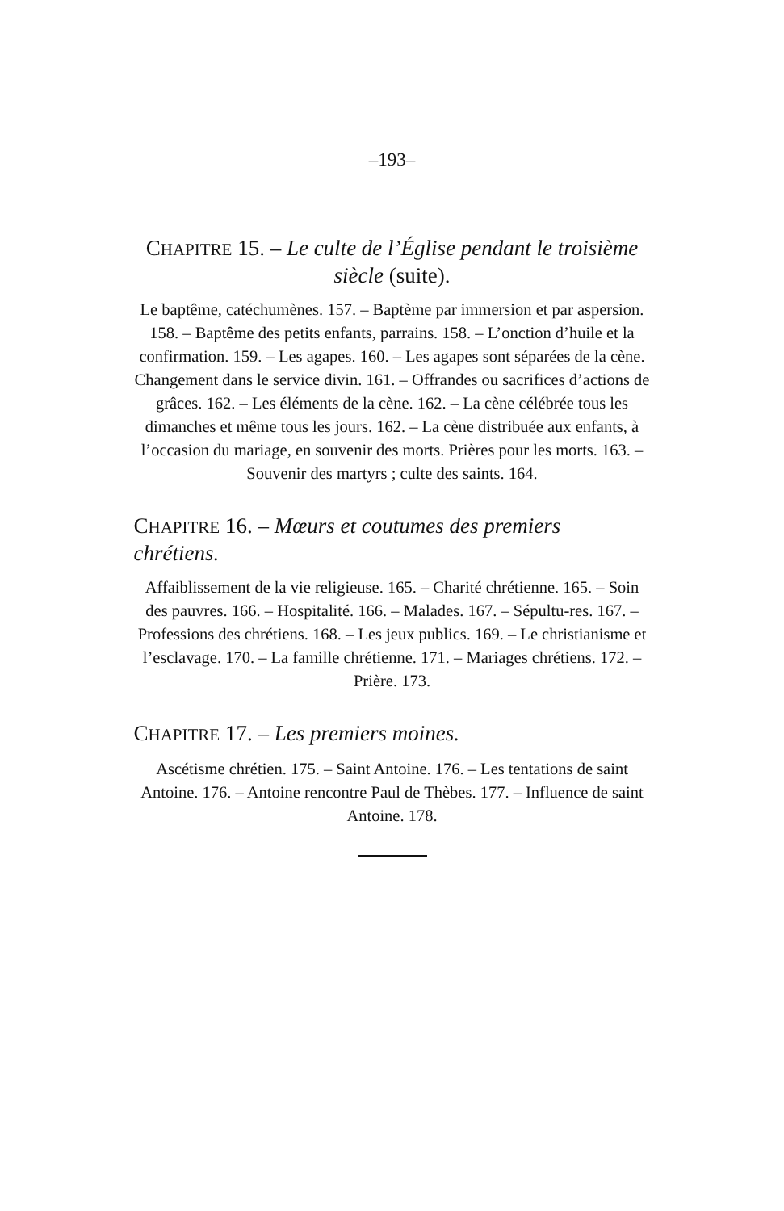–193–
CHAPITRE 15. – Le culte de l’Église pendant le troisième siècle (suite).
Le baptême, catéchumènes. 157. – Baptème par immersion et par aspersion. 158. – Baptême des petits enfants, parrains. 158. – L’onction d’huile et la confirmation. 159. – Les agapes. 160. – Les agapes sont séparées de la cène. Changement dans le service divin. 161. – Offrandes ou sacrifices d’actions de grâces. 162. – Les éléments de la cène. 162. – La cène célébrée tous les dimanches et même tous les jours. 162. – La cène distribuée aux enfants, à l’occasion du mariage, en souvenir des morts. Prières pour les morts. 163. – Souvenir des martyrs ; culte des saints. 164.
CHAPITRE 16. – Mœurs et coutumes des premiers chrétiens.
Affaiblissement de la vie religieuse. 165. – Charité chrétienne. 165. – Soin des pauvres. 166. – Hospitalité. 166. – Malades. 167. – Sépultu-res. 167. – Professions des chrétiens. 168. – Les jeux publics. 169. – Le christianisme et l’esclavage. 170. – La famille chrétienne. 171. – Mariages chrétiens. 172. – Prière. 173.
CHAPITRE 17. – Les premiers moines.
Ascétisme chrétien. 175. – Saint Antoine. 176. – Les tentations de saint Antoine. 176. – Antoine rencontre Paul de Thèbes. 177. – Influence de saint Antoine. 178.